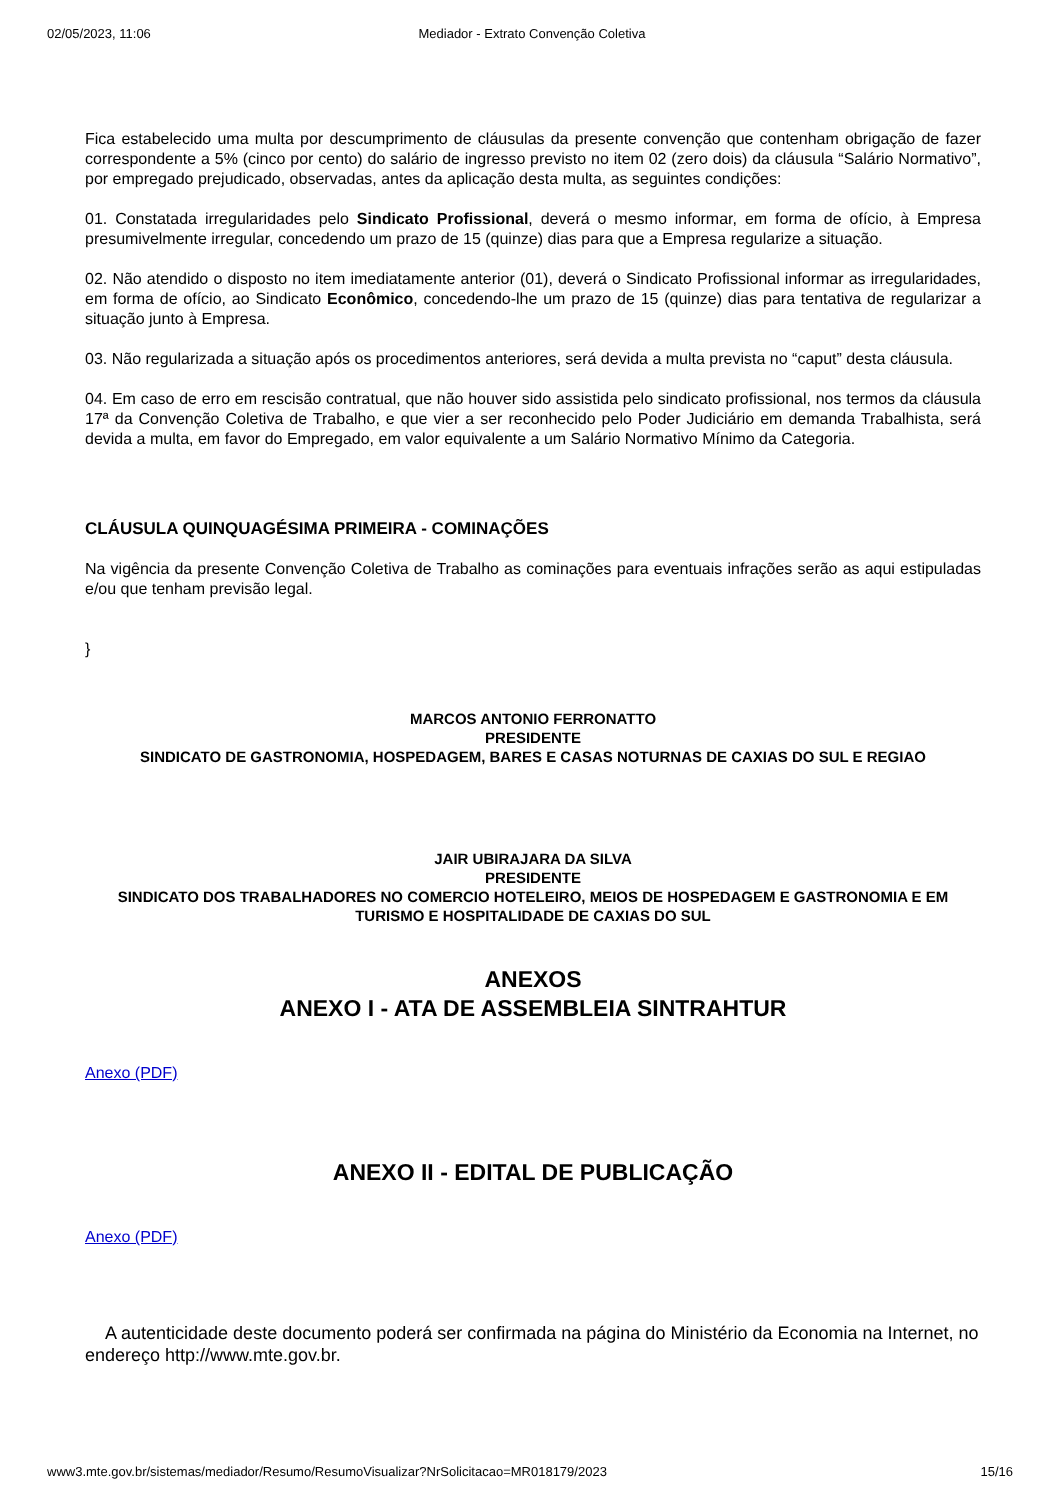02/05/2023, 11:06 Mediador - Extrato Convenção Coletiva
Fica estabelecido uma multa por descumprimento de cláusulas da presente convenção que contenham obrigação de fazer correspondente a 5% (cinco por cento) do salário de ingresso previsto no item 02 (zero dois) da cláusula “Salário Normativo”, por empregado prejudicado, observadas, antes da aplicação desta multa, as seguintes condições:
01. Constatada irregularidades pelo Sindicato Profissional, deverá o mesmo informar, em forma de ofício, à Empresa presumivelmente irregular, concedendo um prazo de 15 (quinze) dias para que a Empresa regularize a situação.
02. Não atendido o disposto no item imediatamente anterior (01), deverá o Sindicato Profissional informar as irregularidades, em forma de ofício, ao Sindicato Econômico, concedendo-lhe um prazo de 15 (quinze) dias para tentativa de regularizar a situação junto à Empresa.
03. Não regularizada a situação após os procedimentos anteriores, será devida a multa prevista no “caput” desta cláusula.
04. Em caso de erro em rescisão contratual, que não houver sido assistida pelo sindicato profissional, nos termos da cláusula 17ª da Convenção Coletiva de Trabalho, e que vier a ser reconhecido pelo Poder Judiciário em demanda Trabalhista, será devida a multa, em favor do Empregado, em valor equivalente a um Salário Normativo Mínimo da Categoria.
CLÁUSULA QUINQUAGÉSIMA PRIMEIRA - COMINAÇÕES
Na vigência da presente Convenção Coletiva de Trabalho as cominações para eventuais infrações serão as aqui estipuladas e/ou que tenham previsão legal.
}
MARCOS ANTONIO FERRONATTO
PRESIDENTE
SINDICATO DE GASTRONOMIA, HOSPEDAGEM, BARES E CASAS NOTURNAS DE CAXIAS DO SUL E REGIAO
JAIR UBIRAJARA DA SILVA
PRESIDENTE
SINDICATO DOS TRABALHADORES NO COMERCIO HOTELEIRO, MEIOS DE HOSPEDAGEM E GASTRONOMIA E EM TURISMO E HOSPITALIDADE DE CAXIAS DO SUL
ANEXOS
ANEXO I - ATA DE ASSEMBLEIA SINTRAHTUR
Anexo (PDF)
ANEXO II - EDITAL DE PUBLICAÇÃO
Anexo (PDF)
A autenticidade deste documento poderá ser confirmada na página do Ministério da Economia na Internet, no endereço http://www.mte.gov.br.
www3.mte.gov.br/sistemas/mediador/Resumo/ResumoVisualizar?NrSolicitacao=MR018179/2023 15/16